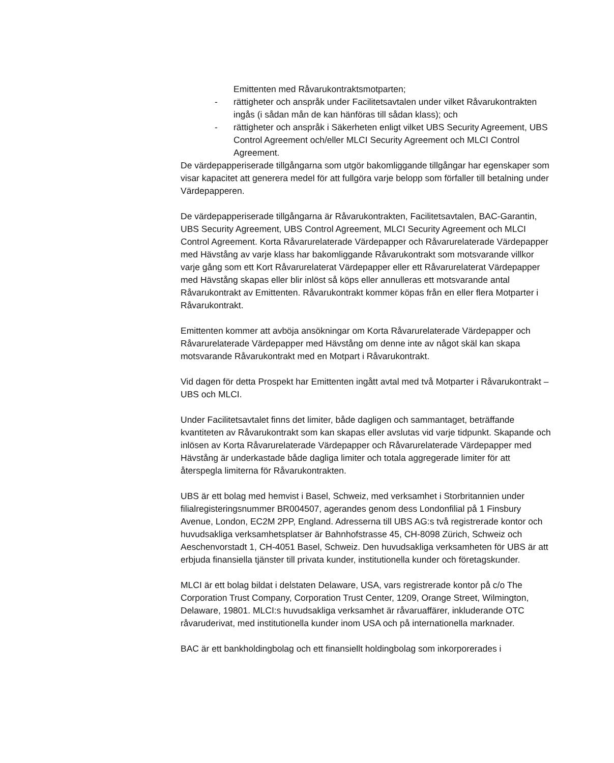Emittenten med Råvarukontraktsmotparten;
- rättigheter och anspråk under Facilitetsavtalen under vilket Råvarukontrakten ingås (i sådan mån de kan hänföras till sådan klass); och
- rättigheter och anspråk i Säkerheten enligt vilket UBS Security Agreement, UBS Control Agreement och/eller MLCI Security Agreement och MLCI Control Agreement.
De värdepapperiserade tillgångarna som utgör bakomliggande tillgångar har egenskaper som visar kapacitet att generera medel för att fullgöra varje belopp som förfaller till betalning under Värdepapperen.
De värdepapperiserade tillgångarna är Råvarukontrakten, Facilitetsavtalen, BAC-Garantin, UBS Security Agreement, UBS Control Agreement, MLCI Security Agreement och MLCI Control Agreement. Korta Råvarurelaterade Värdepapper och Råvarurelaterade Värdepapper med Hävstång av varje klass har bakomliggande Råvarukontrakt som motsvarande villkor varje gång som ett Kort Råvarurelaterat Värdepapper eller ett Råvarurelaterat Värdepapper med Hävstång skapas eller blir inlöst så köps eller annulleras ett motsvarande antal Råvarukontrakt av Emittenten. Råvarukontrakt kommer köpas från en eller flera Motparter i Råvarukontrakt.
Emittenten kommer att avböja ansökningar om Korta Råvarurelaterade Värdepapper och Råvarurelaterade Värdepapper med Hävstång om denne inte av något skäl kan skapa motsvarande Råvarukontrakt med en Motpart i Råvarukontrakt.
Vid dagen för detta Prospekt har Emittenten ingått avtal med två Motparter i Råvarukontrakt – UBS och MLCI.
Under Facilitetsavtalet finns det limiter, både dagligen och sammantaget, beträffande kvantiteten av Råvarukontrakt som kan skapas eller avslutas vid varje tidpunkt. Skapande och inlösen av Korta Råvarurelaterade Värdepapper och Råvarurelaterade Värdepapper med Hävstång är underkastade både dagliga limiter och totala aggregerade limiter för att återspegla limiterna för Råvarukontrakten.
UBS är ett bolag med hemvist i Basel, Schweiz, med verksamhet i Storbritannien under filialregisteringsnummer BR004507, agerandes genom dess Londonfilial på 1 Finsbury Avenue, London, EC2M 2PP, England. Adresserna till UBS AG:s två registrerade kontor och huvudsakliga verksamhetsplatser är Bahnhofstrasse 45, CH-8098 Zürich, Schweiz och Aeschenvorstadt 1, CH-4051 Basel, Schweiz. Den huvudsakliga verksamheten för UBS är att erbjuda finansiella tjänster till privata kunder, institutionella kunder och företagskunder.
MLCI är ett bolag bildat i delstaten Delaware, USA, vars registrerade kontor på c/o The Corporation Trust Company, Corporation Trust Center, 1209, Orange Street, Wilmington, Delaware, 19801. MLCI:s huvudsakliga verksamhet är råvaruaffärer, inkluderande OTC råvaruderivat, med institutionella kunder inom USA och på internationella marknader.
BAC är ett bankholdingbolag och ett finansiellt holdingbolag som inkorporerades i